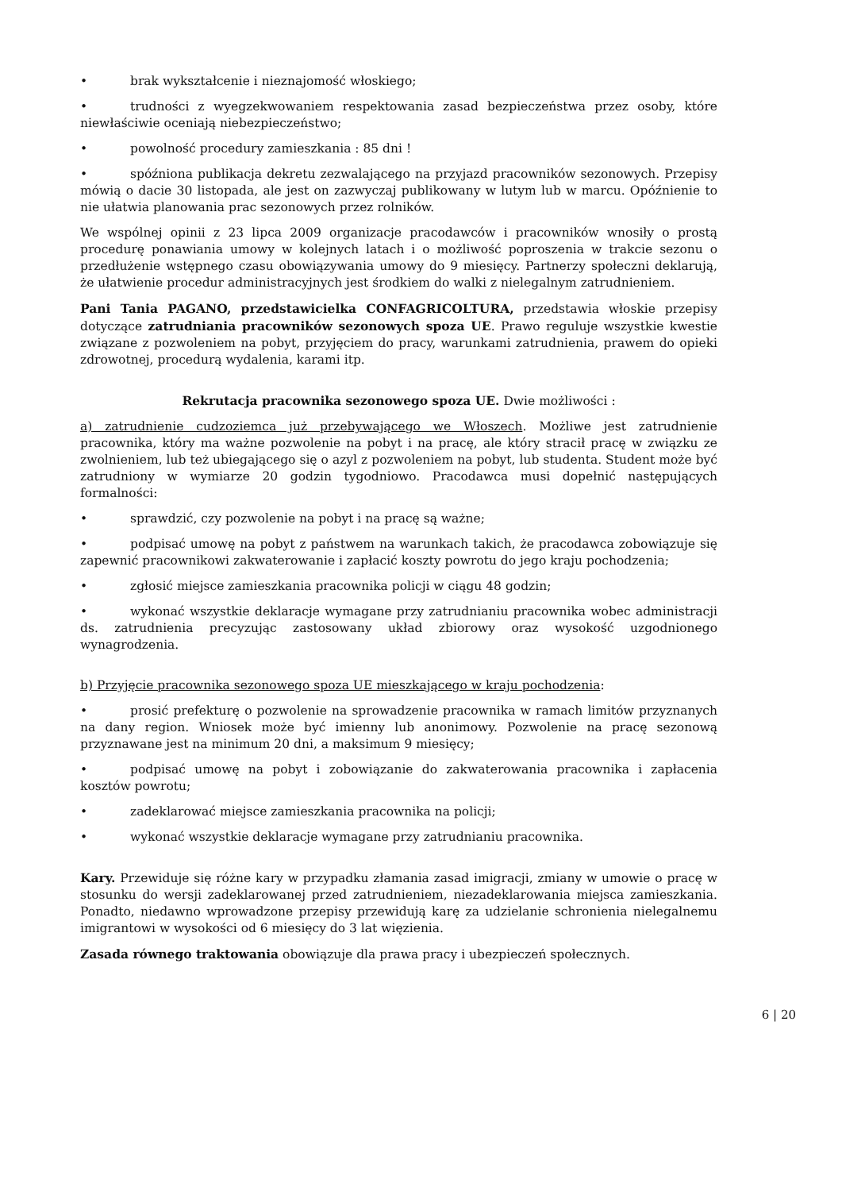• brak wykształcenie i nieznajomość włoskiego;
• trudności z wyegzekwowaniem respektowania zasad bezpieczeństwa przez osoby, które niewłaściwie oceniają niebezpieczeństwo;
• powolność procedury zamieszkania : 85 dni !
• spóźniona publikacja dekretu zezwalającego na przyjazd pracowników sezonowych. Przepisy mówią o dacie 30 listopada, ale jest on zazwyczaj publikowany w lutym lub w marcu. Opóźnienie to nie ułatwia planowania prac sezonowych przez rolników.
We wspólnej opinii z 23 lipca 2009 organizacje pracodawców i pracowników wnosiły o prostą procedurę ponawiania umowy w kolejnych latach i o możliwość poproszenia w trakcie sezonu o przedłużenie wstępnego czasu obowiązywania umowy do 9 miesięcy. Partnerzy społeczni deklarują, że ułatwienie procedur administracyjnych jest środkiem do walki z nielegalnym zatrudnieniem.
Pani Tania PAGANO, przedstawicielka CONFAGRICOLTURA, przedstawia włoskie przepisy dotyczące zatrudniania pracowników sezonowych spoza UE. Prawo reguluje wszystkie kwestie związane z pozwoleniem na pobyt, przyjęciem do pracy, warunkami zatrudnienia, prawem do opieki zdrowotnej, procedurą wydalenia, karami itp.
Rekrutacja pracownika sezonowego spoza UE. Dwie możliwości :
a) zatrudnienie cudzoziemca już przebywającego we Włoszech. Możliwe jest zatrudnienie pracownika, który ma ważne pozwolenie na pobyt i na pracę, ale który stracił pracę w związku ze zwolnieniem, lub też ubiegającego się o azyl z pozwoleniem na pobyt, lub studenta. Student może być zatrudniony w wymiarze 20 godzin tygodniowo. Pracodawca musi dopełnić następujących formalności:
• sprawdzić, czy pozwolenie na pobyt i na pracę są ważne;
• podpisać umowę na pobyt z państwem na warunkach takich, że pracodawca zobowiązuje się zapewnić pracownikowi zakwaterowanie i zapłacić koszty powrotu do jego kraju pochodzenia;
• zgłosić miejsce zamieszkania pracownika policji w ciągu 48 godzin;
• wykonać wszystkie deklaracje wymagane przy zatrudnianiu pracownika wobec administracji ds. zatrudnienia precyzując zastosowany układ zbiorowy oraz wysokość uzgodnionego wynagrodzenia.
b) Przyjęcie pracownika sezonowego spoza UE mieszkającego w kraju pochodzenia:
• prosić prefekturę o pozwolenie na sprowadzenie pracownika w ramach limitów przyznanych na dany region. Wniosek może być imienny lub anonimowy. Pozwolenie na pracę sezonową przyznawane jest na minimum 20 dni, a maksimum 9 miesięcy;
• podpisać umowę na pobyt i zobowiązanie do zakwaterowania pracownika i zapłacenia kosztów powrotu;
• zadeklarować miejsce zamieszkania pracownika na policji;
• wykonać wszystkie deklaracje wymagane przy zatrudnianiu pracownika.
Kary. Przewiduje się różne kary w przypadku złamania zasad imigracji, zmiany w umowie o pracę w stosunku do wersji zadeklarowanej przed zatrudnieniem, niezadeklarowania miejsca zamieszkania. Ponadto, niedawno wprowadzone przepisy przewidują karę za udzielanie schronienia nielegalnemu imigrantowi w wysokości od 6 miesięcy do 3 lat więzienia.
Zasada równego traktowania obowiązuje dla prawa pracy i ubezpieczeń społecznych.
6 | 20